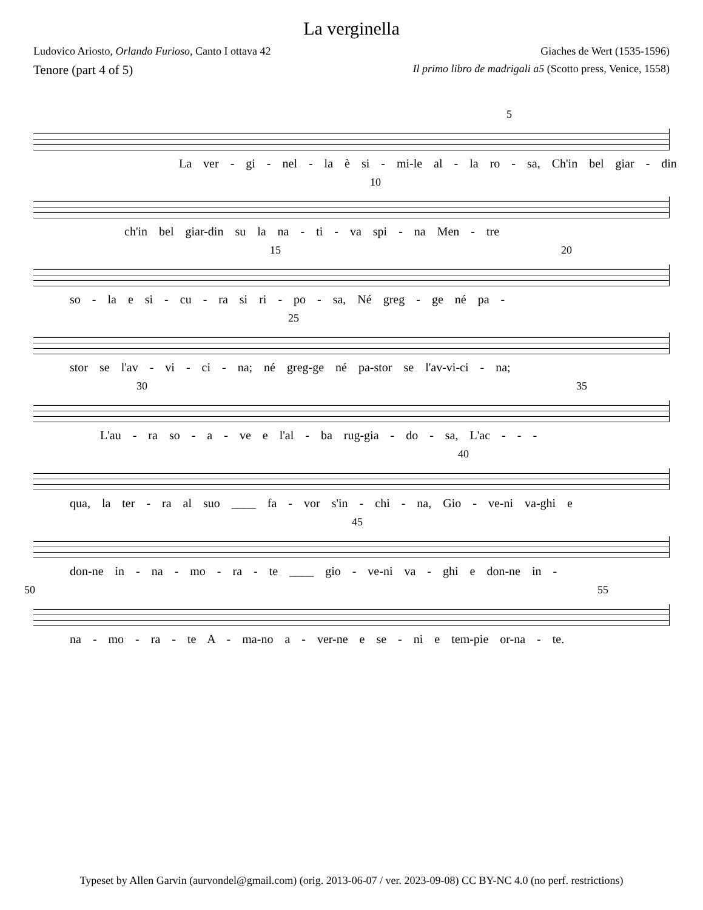La verginella
Ludovico Ariosto, Orlando Furioso, Canto I ottava 42 Giaches de Wert (1535-1596)
Tenore (part 4 of 5) Il primo libro de madrigali a5 (Scotto press, Venice, 1558)
5
La ver - gi - nel - la è si - mi-le al - la ro - sa, Ch'in bel giar - din
10
ch'in bel giar-din su la na - ti - va spi - na Men - tre
15 20
so - la e si - cu - ra si ri - po - sa, Né greg - ge né pa -
25
stor se l'av - vi - ci - na; né greg-ge né pa-stor se l'av-vi-ci - na;
30 35
L'au - ra so - a - ve e l'al - ba rug-gia - do - sa, L'ac - - -
40
qua, la ter - ra al suo ____ fa - vor s'in - chi - na, Gio - ve-ni va-ghi e
45
don-ne in - na - mo - ra - te ____ gio - ve-ni va - ghi e don-ne in -
50 55
na - mo - ra - te A - ma-no a - ver-ne e se - ni e tem-pie or-na - te.
Typeset by Allen Garvin (aurvondel@gmail.com) (orig. 2013-06-07 / ver. 2023-09-08) CC BY-NC 4.0 (no perf. restrictions)